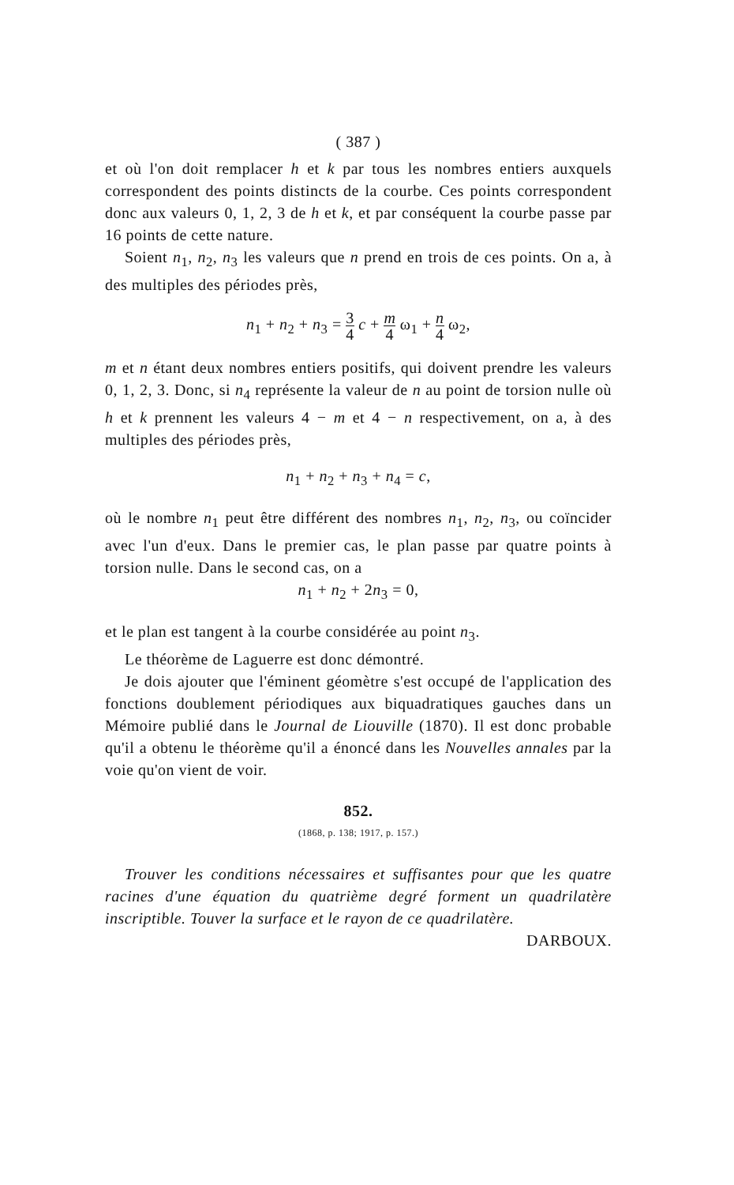( 387 )
et où l'on doit remplacer h et k par tous les nombres entiers auxquels correspondent des points distincts de la courbe. Ces points correspondent donc aux valeurs 0, 1, 2, 3 de h et k, et par conséquent la courbe passe par 16 points de cette nature.
Soient n<sub>1</sub>, n<sub>2</sub>, n<sub>3</sub> les valeurs que n prend en trois de ces points. On a, à des multiples des périodes près,
n<sub>1</sub> + n<sub>2</sub> + n<sub>3</sub> = 3 4 c + m 4 ω<sub>1</sub> + n 4 ω<sub>2</sub>,
m et n étant deux nombres entiers positifs, qui doivent prendre les valeurs 0, 1, 2, 3. Donc, si n<sub>4</sub> représente la valeur de n au point de torsion nulle où h et k prennent les valeurs 4 − m et 4 − n respectivement, on a, à des multiples des périodes près,
n<sub>1</sub> + n<sub>2</sub> + n<sub>3</sub> + n<sub>4</sub> = c,
où le nombre n<sub>1</sub> peut être différent des nombres n<sub>1</sub>, n<sub>2</sub>, n<sub>3</sub>, ou coïncider avec l'un d'eux. Dans le premier cas, le plan passe par quatre points à torsion nulle. Dans le second cas, on a
n<sub>1</sub> + n<sub>2</sub> + 2n<sub>3</sub> = 0,
et le plan est tangent à la courbe considérée au point n<sub>3</sub>.
Le théorème de Laguerre est donc démontré.
Je dois ajouter que l'éminent géomètre s'est occupé de l'application des fonctions doublement périodiques aux biquadratiques gauches dans un Mémoire publié dans le Journal de Liouville (1870). Il est donc probable qu'il a obtenu le théorème qu'il a énoncé dans les Nouvelles annales par la voie qu'on vient de voir.
852.
(1868, p. 138; 1917, p. 157.)
Trouver les conditions nécessaires et suffisantes pour que les quatre racines d'une équation du quatrième degré forment un quadrilatère inscriptible. Touver la surface et le rayon de ce quadrilatère. DARBOUX.